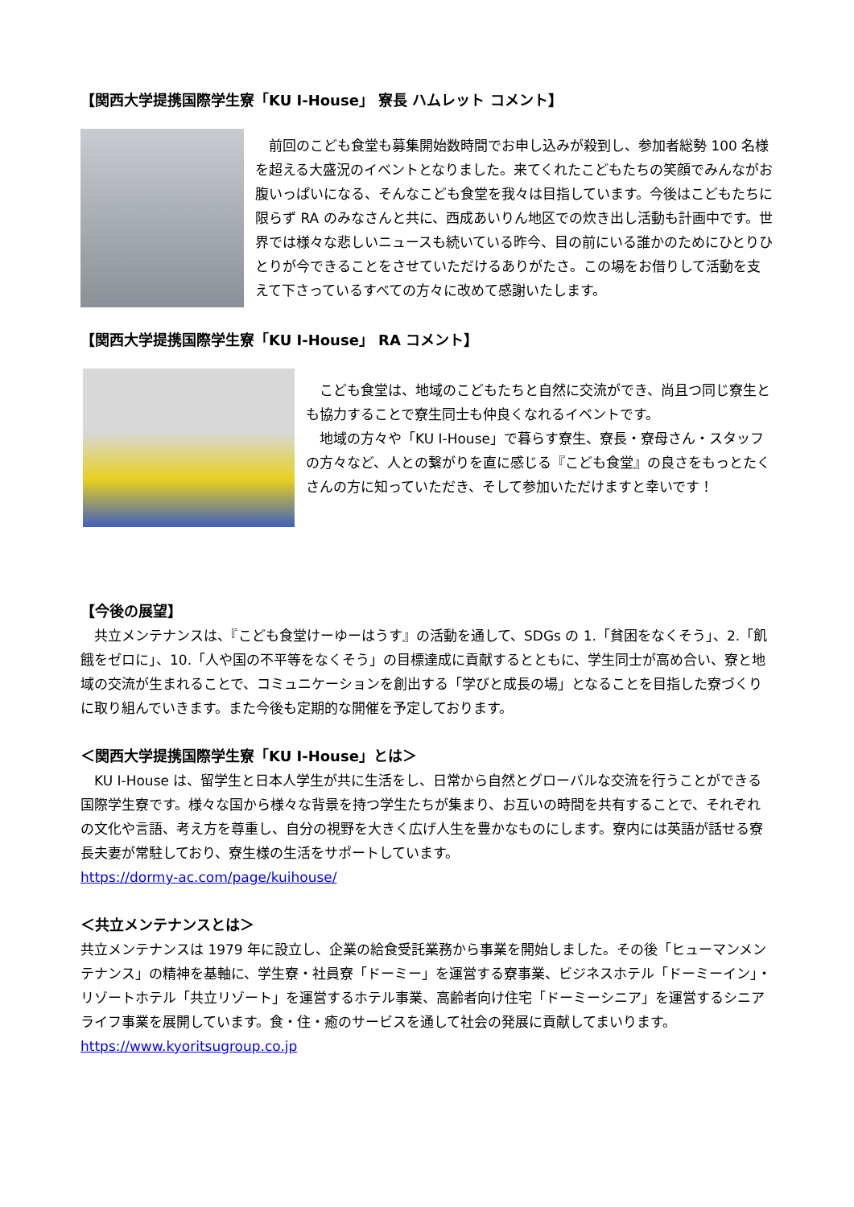【関西大学提携国際学生寮「KU I-House」 寮長 ハムレット コメント】
　前回のこども食堂も募集開始数時間でお申し込みが殺到し、参加者総勢 100 名様を超える大盛況のイベントとなりました。来てくれたこどもたちの笑顔でみんながお腹いっぱいになる、そんなこども食堂を我々は目指しています。今後はこどもたちに限らず RA のみなさんと共に、西成あいりん地区での炊き出し活動も計画中です。世界では様々な悲しいニュースも続いている昨今、目の前にいる誰かのためにひとりひとりが今できることをさせていただけるありがたさ。この場をお借りして活動を支えて下さっているすべての方々に改めて感謝いたします。
【関西大学提携国際学生寮「KU I-House」 RA コメント】
　こども食堂は、地域のこどもたちと自然に交流ができ、尚且つ同じ寮生とも協力することで寮生同士も仲良くなれるイベントです。
　地域の方々や「KU I-House」で暮らす寮生、寮長・寮母さん・スタッフの方々など、人との繋がりを直に感じる『こども食堂』の良さをもっとたくさんの方に知っていただき、そして参加いただけますと幸いです！
【今後の展望】
　共立メンテナンスは、『こども食堂けーゆーはうす』の活動を通して、SDGs の 1.「貧困をなくそう」、2.「飢餓をゼロに」、10.「人や国の不平等をなくそう」の目標達成に貢献するとともに、学生同士が高め合い、寮と地域の交流が生まれることで、コミュニケーションを創出する「学びと成長の場」となることを目指した寮づくりに取り組んでいきます。また今後も定期的な開催を予定しております。
＜関西大学提携国際学生寮「KU I-House」とは＞
　KU I-House は、留学生と日本人学生が共に生活をし、日常から自然とグローバルな交流を行うことができる国際学生寮です。様々な国から様々な背景を持つ学生たちが集まり、お互いの時間を共有することで、それぞれの文化や言語、考え方を尊重し、自分の視野を大きく広げ人生を豊かなものにします。寮内には英語が話せる寮長夫妻が常駐しており、寮生様の生活をサポートしています。
https://dormy-ac.com/page/kuihouse/
＜共立メンテナンスとは＞
共立メンテナンスは 1979 年に設立し、企業の給食受託業務から事業を開始しました。その後「ヒューマンメンテナンス」の精神を基軸に、学生寮・社員寮「ドーミー」を運営する寮事業、ビジネスホテル「ドーミーイン」・リゾートホテル「共立リゾート」を運営するホテル事業、高齢者向け住宅「ドーミーシニア」を運営するシニアライフ事業を展開しています。食・住・癒のサービスを通して社会の発展に貢献してまいります。
https://www.kyoritsugroup.co.jp